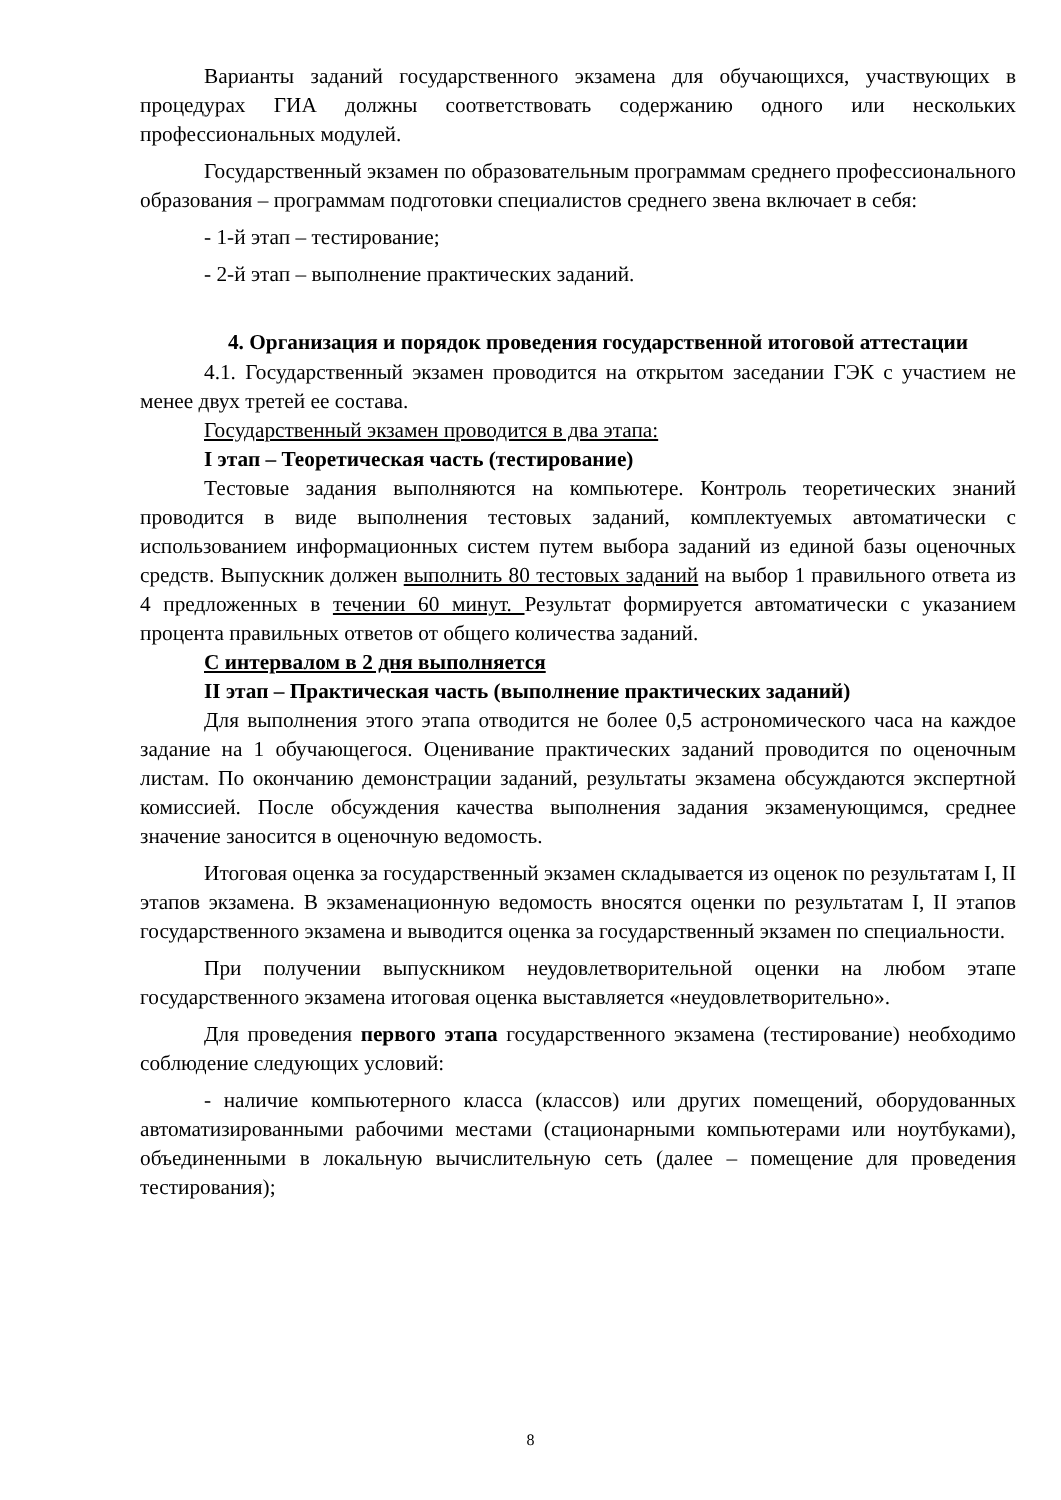Варианты заданий государственного экзамена для обучающихся, участвующих в процедурах ГИА должны соответствовать содержанию одного или нескольких профессиональных модулей.
Государственный экзамен по образовательным программам среднего профессионального образования – программам подготовки специалистов среднего звена включает в себя:
- 1-й этап – тестирование;
- 2-й этап – выполнение практических заданий.
4. Организация и порядок проведения государственной итоговой аттестации
4.1. Государственный экзамен проводится на открытом заседании ГЭК с участием не менее двух третей ее состава.
Государственный экзамен проводится в два этапа:
I этап – Теоретическая часть (тестирование)
Тестовые задания выполняются на компьютере. Контроль теоретических знаний проводится в виде выполнения тестовых заданий, комплектуемых автоматически с использованием информационных систем путем выбора заданий из единой базы оценочных средств. Выпускник должен выполнить 80 тестовых заданий на выбор 1 правильного ответа из 4 предложенных в течении 60 минут. Результат формируется автоматически с указанием процента правильных ответов от общего количества заданий.
С интервалом в 2 дня выполняется
II этап – Практическая часть (выполнение практических заданий)
Для выполнения этого этапа отводится не более 0,5 астрономического часа на каждое задание на 1 обучающегося. Оценивание практических заданий проводится по оценочным листам. По окончанию демонстрации заданий, результаты экзамена обсуждаются экспертной комиссией. После обсуждения качества выполнения задания экзаменующимся, среднее значение заносится в оценочную ведомость.
Итоговая оценка за государственный экзамен складывается из оценок по результатам I, II этапов экзамена. В экзаменационную ведомость вносятся оценки по результатам I, II этапов государственного экзамена и выводится оценка за государственный экзамен по специальности.
При получении выпускником неудовлетворительной оценки на любом этапе государственного экзамена итоговая оценка выставляется «неудовлетворительно».
Для проведения первого этапа государственного экзамена (тестирование) необходимо соблюдение следующих условий:
- наличие компьютерного класса (классов) или других помещений, оборудованных автоматизированными рабочими местами (стационарными компьютерами или ноутбуками), объединенными в локальную вычислительную сеть (далее – помещение для проведения тестирования);
8